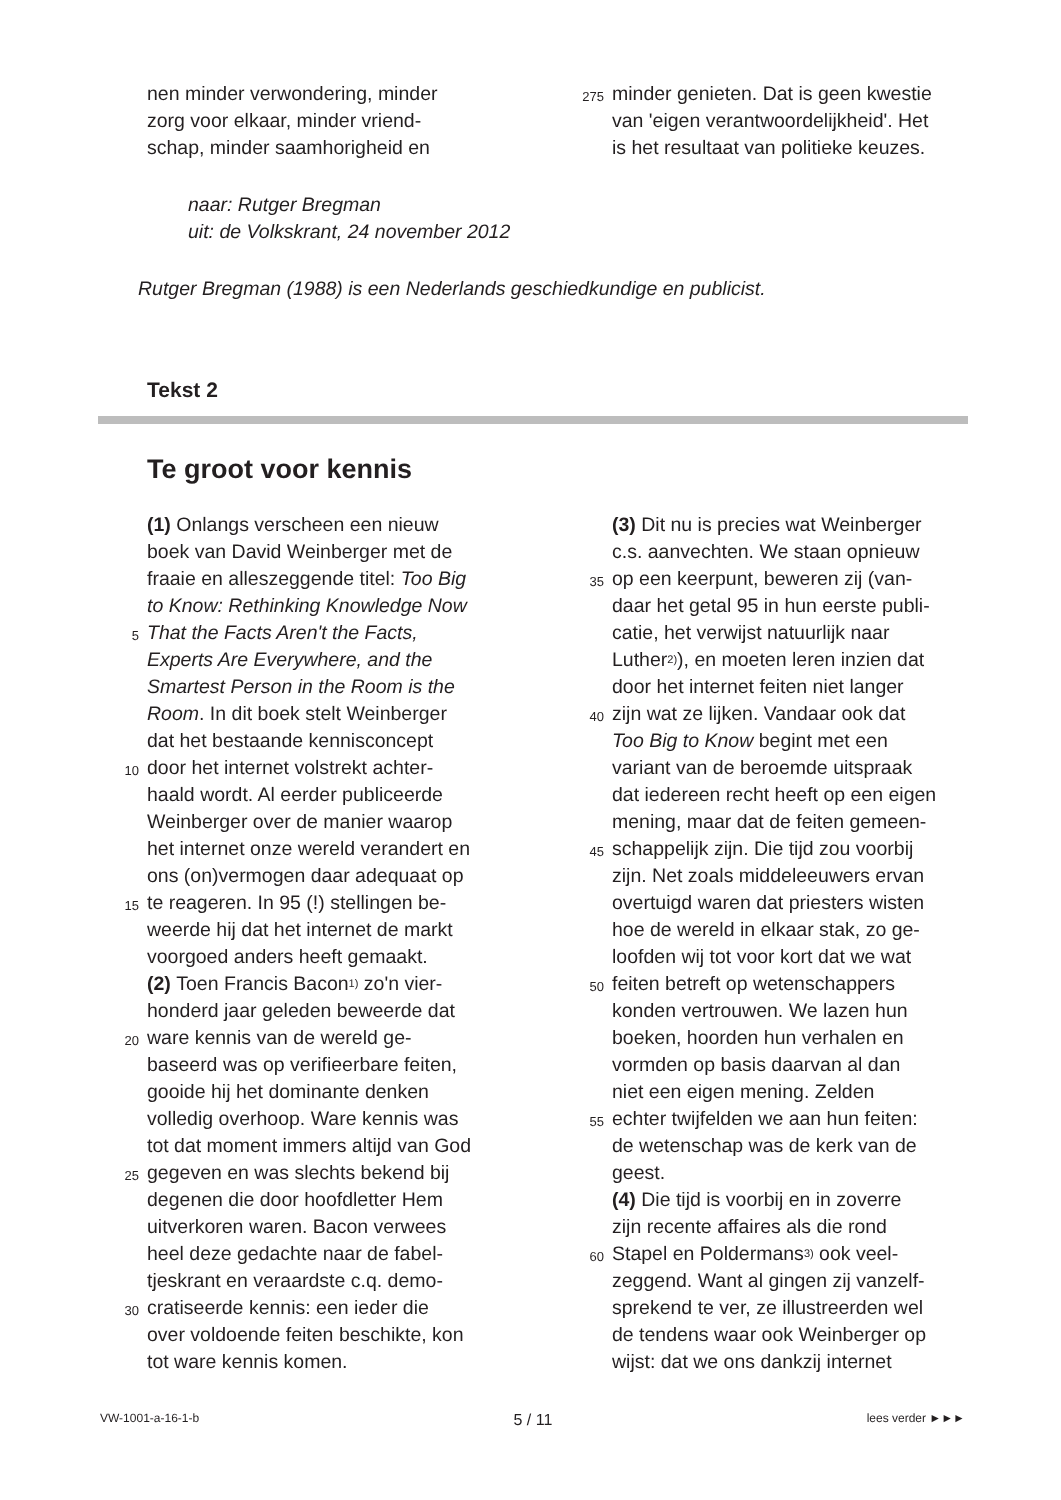nen minder verwondering, minder
zorg voor elkaar, minder vriend-
schap, minder saamhorigheid en
275 minder genieten. Dat is geen kwestie
van 'eigen verantwoordelijkheid'. Het
is het resultaat van politieke keuzes.
naar: Rutger Bregman
uit: de Volkskrant, 24 november 2012
Rutger Bregman (1988) is een Nederlands geschiedkundige en publicist.
Tekst 2
Te groot voor kennis
(1) Onlangs verscheen een nieuw
boek van David Weinberger met de
fraaie en alleszeggende titel: Too Big
to Know: Rethinking Knowledge Now
5 That the Facts Aren't the Facts,
Experts Are Everywhere, and the
Smartest Person in the Room is the
Room. In dit boek stelt Weinberger
dat het bestaande kennisconcept
10 door het internet volstrekt achter-
haald wordt. Al eerder publiceerde
Weinberger over de manier waarop
het internet onze wereld verandert en
ons (on)vermogen daar adequaat op
15 te reageren. In 95 (!) stellingen be-
weerde hij dat het internet de markt
voorgoed anders heeft gemaakt.
(2) Toen Francis Bacon<sup>1)</sup> zo'n vier-
honderd jaar geleden beweerde dat
20 ware kennis van de wereld ge-
baseerd was op verifieerbare feiten,
gooide hij het dominante denken
volledig overhoop. Ware kennis was
tot dat moment immers altijd van God
25 gegeven en was slechts bekend bij
degenen die door hoofdletter Hem
uitverkoren waren. Bacon verwees
heel deze gedachte naar de fabel-
tjeskrant en veraardste c.q. demo-
30 cratiseerde kennis: een ieder die
over voldoende feiten beschikte, kon
tot ware kennis komen.
(3) Dit nu is precies wat Weinberger
c.s. aanvechten. We staan opnieuw
35 op een keerpunt, beweren zij (van-
daar het getal 95 in hun eerste publi-
catie, het verwijst natuurlijk naar
Luther<sup>2)</sup>), en moeten leren inzien dat
door het internet feiten niet langer
40 zijn wat ze lijken. Vandaar ook dat
Too Big to Know begint met een
variant van de beroemde uitspraak
dat iedereen recht heeft op een eigen
mening, maar dat de feiten gemeen-
45 schappelijk zijn. Die tijd zou voorbij
zijn. Net zoals middeleeuwers ervan
overtuigd waren dat priesters wisten
hoe de wereld in elkaar stak, zo ge-
loofden wij tot voor kort dat we wat
50 feiten betreft op wetenschappers
konden vertrouwen. We lazen hun
boeken, hoorden hun verhalen en
vormden op basis daarvan al dan
niet een eigen mening. Zelden
55 echter twijfelden we aan hun feiten:
de wetenschap was de kerk van de
geest.
(4) Die tijd is voorbij en in zoverre
zijn recente affaires als die rond
60 Stapel en Poldermans<sup>3)</sup> ook veel-
zeggend. Want al gingen zij vanzelf-
sprekend te ver, ze illustreerden wel
de tendens waar ook Weinberger op
wijst: dat we ons dankzij internet
VW-1001-a-16-1-b 5 / 11 lees verder ►►►